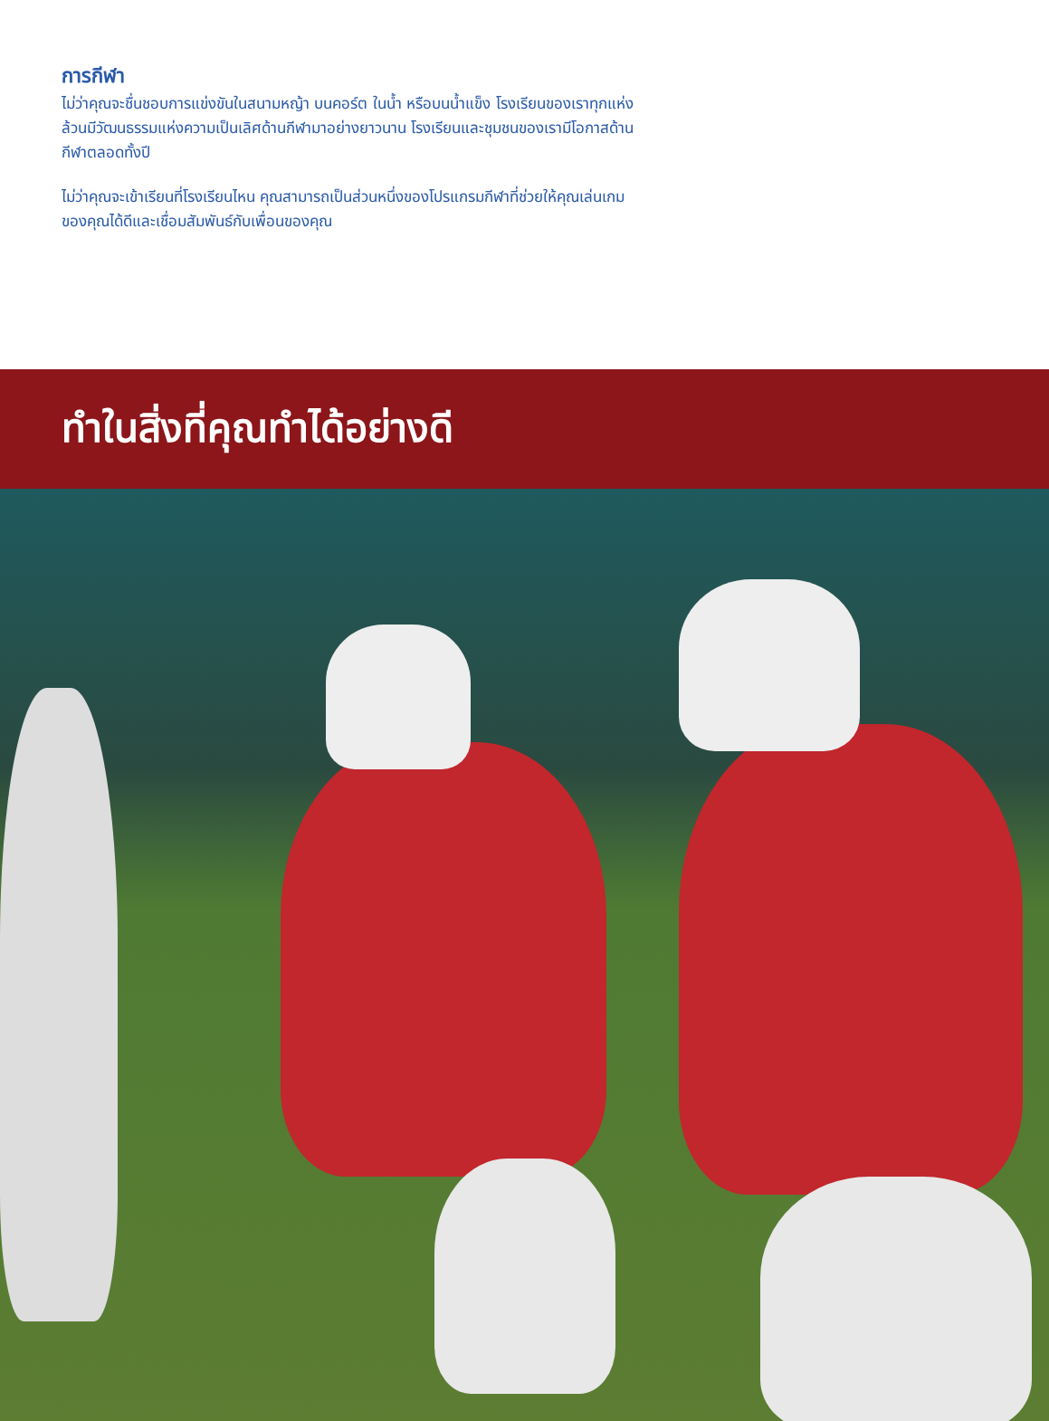การกีฬา
ไม่ว่าคุณจะชื่นชอบการแข่งขันในสนามหญ้า บนคอร์ต ในน้ำ หรือบนน้ำแข็ง โรงเรียนของเราทุกแห่งล้วนมีวัฒนธรรมแห่งความเป็นเลิศด้านกีฬามาอย่างยาวนาน โรงเรียนและชุมชนของเรามีโอกาสด้านกีฬาตลอดทั้งปี
ไม่ว่าคุณจะเข้าเรียนที่โรงเรียนไหน คุณสามารถเป็นส่วนหนึ่งของโปรแกรมกีฬาที่ช่วยให้คุณเล่นเกมของคุณได้ดีและเชื่อมสัมพันธ์กับเพื่อนของคุณ
ทำในสิ่งที่คุณทำได้อย่างดี